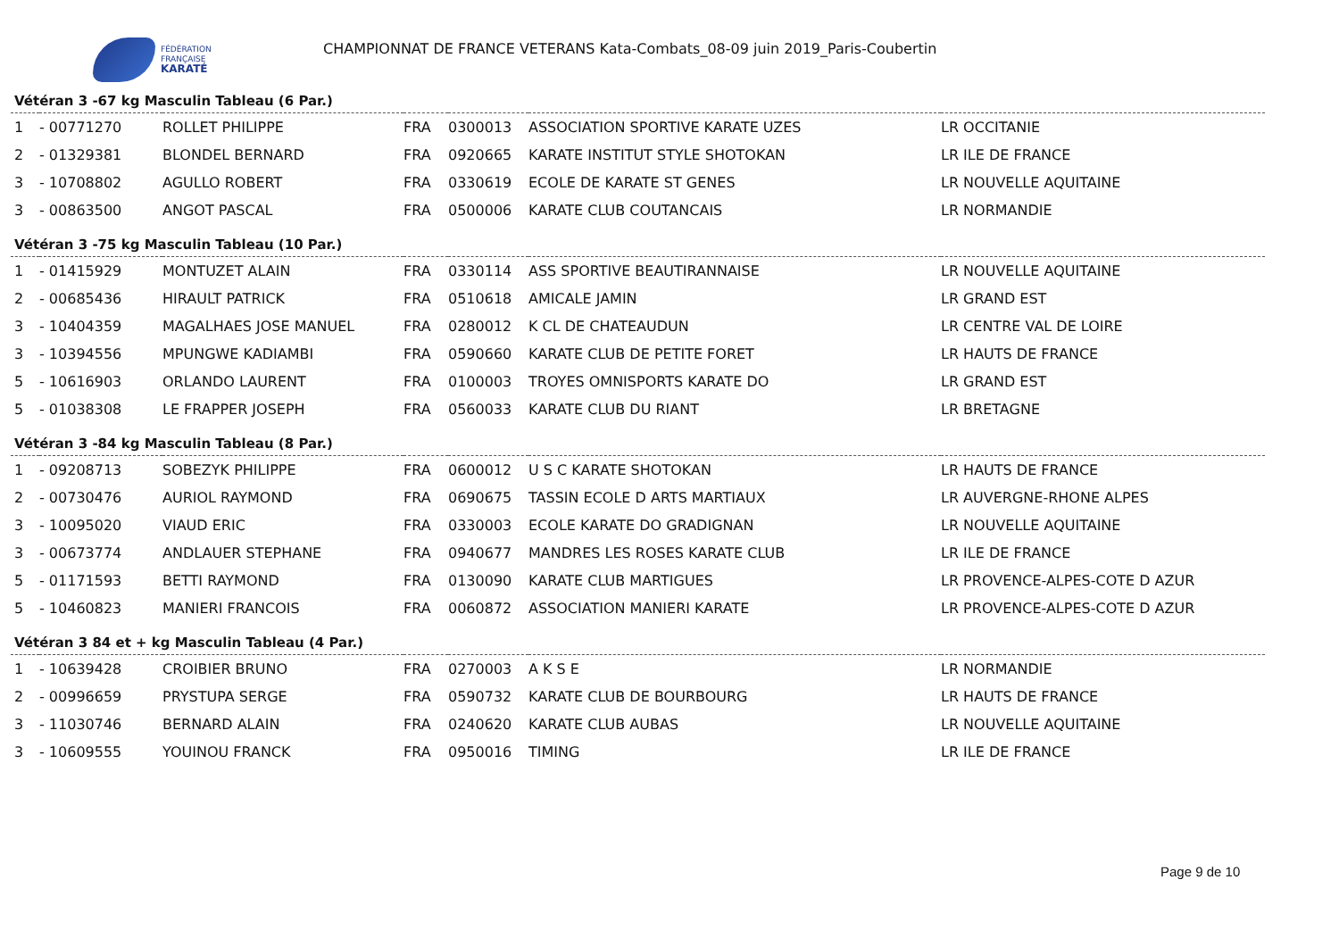FÉDÉRATION
FRANÇAISE
KARATÉ
CHAMPIONNAT DE FRANCE VETERANS Kata-Combats_08-09 juin 2019_Paris-Coubertin
Vétéran 3 -67 kg Masculin Tableau (6 Par.)
| 1 | - 00771270 | ROLLET PHILIPPE | FRA | 0300013 | ASSOCIATION SPORTIVE KARATE UZES | LR OCCITANIE |
| 2 | - 01329381 | BLONDEL BERNARD | FRA | 0920665 | KARATE INSTITUT STYLE SHOTOKAN | LR ILE DE FRANCE |
| 3 | - 10708802 | AGULLO ROBERT | FRA | 0330619 | ECOLE DE KARATE ST GENES | LR NOUVELLE AQUITAINE |
| 3 | - 00863500 | ANGOT PASCAL | FRA | 0500006 | KARATE CLUB COUTANCAIS | LR NORMANDIE |
Vétéran 3 -75 kg Masculin Tableau (10 Par.)
| 1 | - 01415929 | MONTUZET ALAIN | FRA | 0330114 | ASS SPORTIVE BEAUTIRANNAISE | LR NOUVELLE AQUITAINE |
| 2 | - 00685436 | HIRAULT PATRICK | FRA | 0510618 | AMICALE JAMIN | LR GRAND EST |
| 3 | - 10404359 | MAGALHAES JOSE MANUEL | FRA | 0280012 | K CL DE CHATEAUDUN | LR CENTRE VAL DE LOIRE |
| 3 | - 10394556 | MPUNGWE KADIAMBI | FRA | 0590660 | KARATE CLUB DE PETITE FORET | LR HAUTS DE FRANCE |
| 5 | - 10616903 | ORLANDO LAURENT | FRA | 0100003 | TROYES OMNISPORTS KARATE DO | LR GRAND EST |
| 5 | - 01038308 | LE FRAPPER JOSEPH | FRA | 0560033 | KARATE CLUB DU RIANT | LR BRETAGNE |
Vétéran 3 -84 kg Masculin Tableau (8 Par.)
| 1 | - 09208713 | SOBEZYK PHILIPPE | FRA | 0600012 | U S C KARATE SHOTOKAN | LR HAUTS DE FRANCE |
| 2 | - 00730476 | AURIOL RAYMOND | FRA | 0690675 | TASSIN ECOLE D ARTS MARTIAUX | LR AUVERGNE-RHONE ALPES |
| 3 | - 10095020 | VIAUD ERIC | FRA | 0330003 | ECOLE KARATE DO GRADIGNAN | LR NOUVELLE AQUITAINE |
| 3 | - 00673774 | ANDLAUER STEPHANE | FRA | 0940677 | MANDRES LES ROSES KARATE CLUB | LR ILE DE FRANCE |
| 5 | - 01171593 | BETTI RAYMOND | FRA | 0130090 | KARATE CLUB MARTIGUES | LR PROVENCE-ALPES-COTE D AZUR |
| 5 | - 10460823 | MANIERI FRANCOIS | FRA | 0060872 | ASSOCIATION MANIERI KARATE | LR PROVENCE-ALPES-COTE D AZUR |
Vétéran 3 84 et + kg Masculin Tableau (4 Par.)
| 1 | - 10639428 | CROIBIER BRUNO | FRA | 0270003 | A K S E | LR NORMANDIE |
| 2 | - 00996659 | PRYSTUPA SERGE | FRA | 0590732 | KARATE CLUB DE BOURBOURG | LR HAUTS DE FRANCE |
| 3 | - 11030746 | BERNARD ALAIN | FRA | 0240620 | KARATE CLUB AUBAS | LR NOUVELLE AQUITAINE |
| 3 | - 10609555 | YOUINOU FRANCK | FRA | 0950016 | TIMING | LR ILE DE FRANCE |
Page 9 de 10